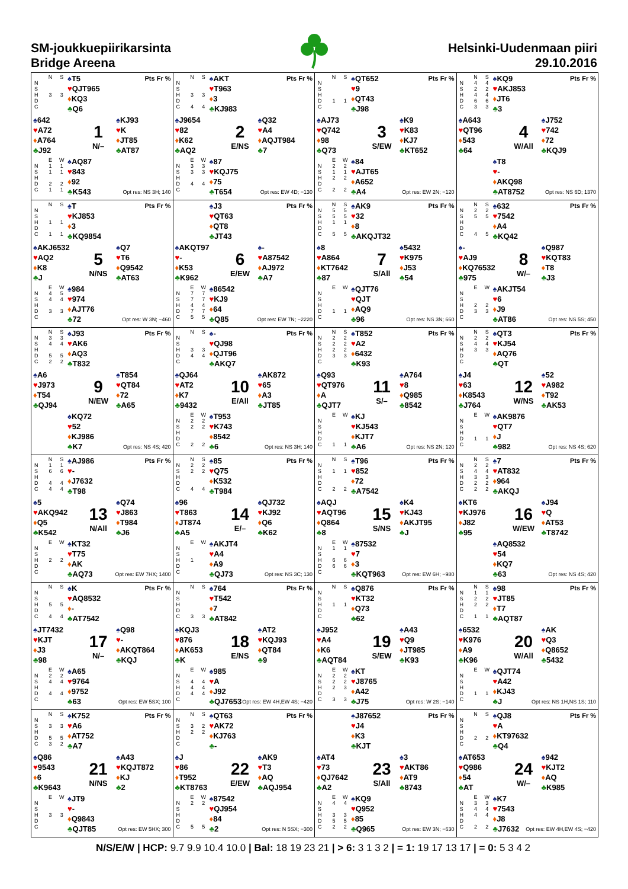SM-joukkuepiirikarsinta
Bridge Areena
Helsinki-Uudenmaan piiri
29.10.2016
| | N | S |
| --- | --- | --- |
| N | | |
| S | | |
| H | 3 | 3 |
| D | | |
| C | | |
♠T5
♥QJT965
♦KQ3
♣Q6
Pts Fr %
♠642
♥A72
♦A764
♣J92
1
N/–
♠KJ93
♥K
♦JT85
♣AT87
| | E | W |
| --- | --- | --- |
| N | 1 | 1 |
| S | 1 | 1 |
| H | | |
| D | 2 | 2 |
| C | 1 | 1 |
♠AQ87
♥843
♦92
♣K543
Opt res: NS 3H; 140
| | N | S |
| --- | --- | --- |
| N | | |
| S | | |
| H | 3 | 3 |
| D | | |
| C | 4 | 4 |
♠AKT
♥T963
♦3
♣KJ983
Pts Fr %
♠J9654
♥82
♦K62
♣AQ2
2
E/NS
♠Q32
♥A4
♦AQJT984
♣7
| | E | W |
| --- | --- | --- |
| N | 3 | 3 |
| S | 3 | 3 |
| H | | |
| D | 4 | 4 |
| C | | |
♠87
♥KQJ75
♦75
♣T654
Opt res: EW 4D; −130
| | N | S |
| --- | --- | --- |
| N | | |
| S | | |
| H | | |
| D | 1 | 1 |
| C | | |
♠QT652
♥9
♦QT43
♣J98
Pts Fr %
♠AJ73
♥Q742
♦98
♣Q73
3
S/EW
♠K9
♥K83
♦KJ7
♣KT652
| | E | W |
| --- | --- | --- |
| N | 2 | 2 |
| S | 1 | 1 |
| H | 2 | 2 |
| D | | |
| C | 2 | 2 |
♠84
♥AJT65
♦A652
♣A4
Opt res: EW 2N; −120
| | N | S |
| --- | --- | --- |
| N | 4 | 4 |
| S | 2 | 2 |
| H | 4 | 4 |
| D | 6 | 6 |
| C | 3 | 3 |
♠KQ9
♥AKJ853
♦JT6
♣3
Pts Fr %
♠A643
♥QT96
♦543
♣64
4
W/All
♠J752
♥742
♦72
♣KQJ9
♠T8
♥-
♦AKQ98
♣AT8752
Opt res: NS 6D; 1370
| | N | S |
| --- | --- | --- |
| N | | |
| S | | |
| H | 1 | 1 |
| D | | |
| C | 1 | 1 |
♠T
♥KJ853
♦3
♣KQ9854
Pts Fr %
♠AKJ6532
♥AQ2
♦K8
♣J
5
N/NS
♠Q7
♥T6
♦Q9542
♣AT63
| | E | W |
| --- | --- | --- |
| N | 4 | 5 |
| S | 4 | 4 |
| H | | |
| D | 3 | 3 |
| C | | |
♠984
♥974
♦AJT76
♣72
Opt res: W 3N; −460
♠J3
♥QT63
♦QT8
♣JT43
Pts Fr %
♠AKQT97
♥-
♦K53
♣K962
6
E/EW
♠-
♥A87542
♦AJ972
♣A7
| | E | W |
| --- | --- | --- |
| N | 7 | 7 |
| S | 7 | 7 |
| H | 4 | 4 |
| D | 7 | 7 |
| C | 5 | 5 |
♠86542
♥KJ9
♦64
♣Q85
Opt res: EW 7N; −2220
| | N | S |
| --- | --- | --- |
| N | 5 | 5 |
| S | 5 | 5 |
| H | 1 | 1 |
| D | | |
| C | 5 | 5 |
♠AK9
♥32
♦8
♣AKQJT32
Pts Fr %
♠8
♥A864
♦KT7642
♣87
7
S/All
♠5432
♥K975
♦J53
♣54
| | E | W |
| --- | --- | --- |
| N | | |
| S | | |
| H | | |
| D | 1 | 1 |
| C | | |
♠QJT76
♥QJT
♦AQ9
♣96
Opt res: NS 3N; 660
| | N | S |
| --- | --- | --- |
| N | 2 | 2 |
| S | 5 | 5 |
| H | | |
| D | | |
| C | 4 | 5 |
♠632
♥7542
♦A4
♣KQ42
Pts Fr %
♠-
♥AJ9
♦KQ76532
♣975
8
W/–
♠Q987
♥KQT83
♦T8
♣J3
| | E | W |
| --- | --- | --- |
| N | | |
| S | | |
| H | 2 | 2 |
| D | 3 | 3 |
| C | | |
♠AKJT54
♥6
♦J9
♣AT86
Opt res: NS 5S; 450
| | N | S |
| --- | --- | --- |
| N | 3 | 3 |
| S | 4 | 4 |
| H | | |
| D | 5 | 5 |
| C | 2 | 2 |
♠J93
♥AK6
♦AQ3
♣T832
Pts Fr %
♠A6
♥J973
♦T54
♣QJ94
9
N/EW
♠T854
♥QT84
♦72
♣A65
♠KQ72
♥52
♦KJ986
♣K7
Opt res: NS 4S; 420
| | N | S |
| --- | --- | --- |
| N | | |
| S | | |
| H | 3 | 3 |
| D | 4 | 4 |
| C | | |
♠-
♥QJ98
♦QJT96
♣AKQ7
Pts Fr %
♠QJ64
♥AT2
♦K7
♣9432
10
E/All
♠AK872
♥65
♦A3
♣JT85
| | E | W |
| --- | --- | --- |
| N | 2 | 2 |
| S | 2 | 2 |
| H | | |
| D | | |
| C | 2 | 2 |
♠T953
♥K743
♦8542
♣6
Opt res: NS 3H; 140
| | N | S |
| --- | --- | --- |
| N | 2 | 2 |
| S | 2 | 2 |
| H | 2 | 2 |
| D | 3 | 3 |
| C | | |
♠T852
♥A2
♦6432
♣K93
Pts Fr %
♠Q93
♥QT976
♦A
♣QJT7
11
S/–
♠A764
♥8
♦Q985
♣8542
| | E | W |
| --- | --- | --- |
| N | | |
| S | | |
| H | | |
| D | | |
| C | 1 | 1 |
♠KJ
♥KJ543
♦KJT7
♣A6
Opt res: NS 2N; 120
| | N | S |
| --- | --- | --- |
| N | 2 | 2 |
| S | 4 | 4 |
| H | 3 | 3 |
| D | | |
| C | | |
♠QT3
♥KJ54
♦AQ76
♣QT
Pts Fr %
♠J4
♥63
♦K8543
♣J764
12
W/NS
♠52
♥A982
♦T92
♣AK53
| | E | W |
| --- | --- | --- |
| N | | |
| S | | |
| H | | |
| D | 1 | 1 |
| C | | |
♠AK9876
♥QT7
♦J
♣982
Opt res: NS 4S; 620
| | N | S |
| --- | --- | --- |
| N | 1 | 1 |
| S | 6 | 6 |
| H | | |
| D | 4 | 4 |
| C | 4 | 4 |
♠AJ986
♥-
♦J7632
♣T98
Pts Fr %
♠5
♥AKQ942
♦Q5
♣K542
13
N/All
♠Q74
♥J863
♦T984
♣J6
| | E | W |
| --- | --- | --- |
| N | | |
| S | | |
| H | 2 | 2 |
| D | | |
| C | | |
♠KT32
♥T75
♦AK
♣AQ73
Opt res: EW 7HX; 1400
| | N | S |
| --- | --- | --- |
| N | 2 | 2 |
| S | 2 | 2 |
| H | | |
| D | | |
| C | 4 | 4 |
♠85
♥Q75
♦K532
♣T984
Pts Fr %
♠96
♥T863
♦JT874
♣A5
14
E/–
♠QJ732
♥KJ92
♦Q6
♣K62
| | E | W |
| --- | --- | --- |
| N | | |
| S | | |
| H | 1 | |
| D | | |
| C | | |
♠AKJT4
♥A4
♦A9
♣QJ73
Opt res: NS 3C; 130
| | N | S |
| --- | --- | --- |
| N | | |
| S | 1 | 1 |
| H | | |
| D | | |
| C | 2 | 2 |
♠T96
♥852
♦72
♣A7542
Pts Fr %
♠AQJ
♥AQT96
♦Q864
♣8
15
S/NS
♠K4
♥KJ43
♦AKJT95
♣J
| | E | W |
| --- | --- | --- |
| N | 1 | 1 |
| S | | |
| H | 6 | 6 |
| D | 6 | 6 |
| C | | |
♠87532
♥7
♦3
♣KQT963
Opt res: EW 6H; −980
| | N | S |
| --- | --- | --- |
| N | 2 | 2 |
| S | 4 | 4 |
| H | 3 | 3 |
| D | 2 | 2 |
| C | 2 | 2 |
♠7
♥AT832
♦964
♣AKQJ
Pts Fr %
♠KT6
♥KJ976
♦J82
♣95
16
W/EW
♠J94
♥Q
♦AT53
♣T8742
♠AQ8532
♥54
♦KQ7
♣63
Opt res: NS 4S; 420
| | N | S |
| --- | --- | --- |
| N | | |
| S | | |
| H | 5 | 5 |
| D | | |
| C | 4 | 4 |
♠K
♥AQ8532
♦-
♣AT7542
Pts Fr %
♠JT7432
♥KJT
♦J3
♣98
17
N/–
♠Q98
♥-
♦AKQT864
♣KQJ
| | E | W |
| --- | --- | --- |
| N | 2 | 2 |
| S | 4 | 4 |
| H | | |
| D | 4 | 4 |
| C | | |
♠A65
♥9764
♦9752
♣63
Opt res: EW 5SX; 100
| | N | S |
| --- | --- | --- |
| N | | |
| S | | |
| H | | |
| D | | |
| C | 3 | 3 |
♠764
♥T542
♦7
♣AT842
Pts Fr %
♠KQJ3
♥876
♦AK653
♣K
18
E/NS
♠AT2
♥KQJ93
♦QT84
♣9
| | E | W |
| --- | --- | --- |
| N | | |
| S | 4 | 4 |
| H | 4 | 4 |
| D | 4 | 4 |
| C | | |
♠985
♥A
♦J92
♣QJ7653
Opt res: EW 4H,EW 4S; −420
| | N | S |
| --- | --- | --- |
| N | | |
| S | | |
| H | 1 | 1 |
| D | | |
| C | | |
♠Q876
♥KT32
♦Q73
♣62
Pts Fr %
♠J952
♥A4
♦K6
♣AQT84
19
S/EW
♠A43
♥Q9
♦JT985
♣K93
| | E | W |
| --- | --- | --- |
| N | 2 | 2 |
| S | 2 | 2 |
| H | 2 | 3 |
| D | | |
| C | 3 | 3 |
♠KT
♥J8765
♦A42
♣J75
Opt res: W 2S; −140
| | N | S |
| --- | --- | --- |
| N | 1 | 1 |
| S | 2 | 2 |
| H | 2 | 2 |
| D | | |
| C | 1 | 1 |
♠98
♥JT85
♦T7
♣AQT87
Pts Fr %
♠6532
♥K976
♦A9
♣K96
20
W/All
♠AK
♥Q3
♦Q8652
♣5432
| | E | W |
| --- | --- | --- |
| N | | |
| S | | |
| H | | |
| D | 1 | 1 |
| C | | |
♠QJT74
♥A42
♦KJ43
♣J
Opt res: NS 1H,NS 1S; 110
| | N | S |
| --- | --- | --- |
| N | | |
| S | 3 | 3 |
| H | | |
| D | 5 | 5 |
| C | 3 | 2 |
♠K752
♥A6
♦AT752
♣A7
Pts Fr %
♠Q86
♥9543
♦6
♣K9643
21
N/NS
♠A43
♥KQJT872
♦KJ
♣2
| | E | W |
| --- | --- | --- |
| N | | |
| S | | |
| H | 3 | 3 |
| D | | |
| C | | |
♠JT9
♥-
♦Q9843
♣QJT85
Opt res: EW 5HX; 300
| | N | S |
| --- | --- | --- |
| N | | |
| S | 3 | 2 |
| H | 2 | 2 |
| D | | |
| C | | |
♠QT63
♥AK72
♦KJ763
♣-
Pts Fr %
♠J
♥86
♦T952
♣KT8763
22
E/EW
♠AK9
♥T3
♦AQ
♣AQJ954
| | E | W |
| --- | --- | --- |
| N | 2 | 2 |
| S | | |
| H | | |
| D | | |
| C | 5 | 5 |
♠87542
♥QJ954
♦84
♣2
Opt res: N 5SX; −300
♠J87652
♥J4
♦K3
♣KJT
Pts Fr %
♠AT4
♥73
♦QJ7642
♣A2
23
S/All
♠3
♥AKT86
♦AT9
♣8743
| | E | W |
| --- | --- | --- |
| N | 4 | 4 |
| S | | |
| H | 3 | 3 |
| D | 5 | 5 |
| C | 2 | 2 |
♠KQ9
♥Q952
♦85
♣Q965
Opt res: EW 3N; −630
| | N | S |
| --- | --- | --- |
| N | | |
| S | | |
| H | | |
| D | 2 | 2 |
| C | | |
♠QJ8
♥A
♦KT97632
♣Q4
Pts Fr %
♠AT653
♥Q986
♦54
♣AT
24
W/–
♠942
♥KJT2
♦AQ
♣K985
| | E | W |
| --- | --- | --- |
| N | 3 | 3 |
| S | 4 | 4 |
| H | 4 | 4 |
| D | | |
| C | 2 | 2 |
♠K7
♥7543
♦J8
♣J7632
Opt res: EW 4H,EW 4S; −420
N/S/E/W | HCP: 9.7 9.9 10.4 10.0 | Bal: 18 19 23 21 | > 6: 3 1 3 2 | = 1: 19 17 13 17 | = 0: 5 3 4 2